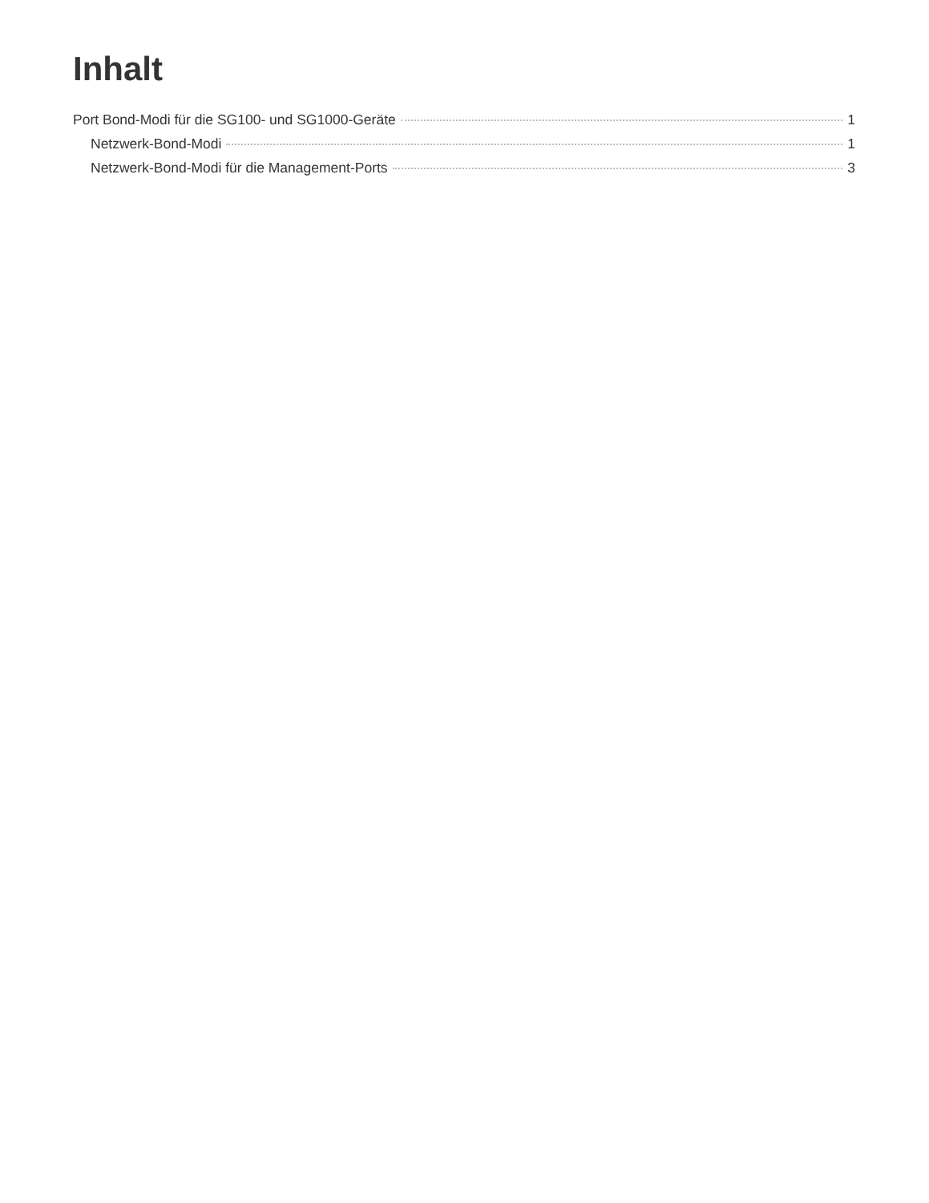Inhalt
Port Bond-Modi für die SG100- und SG1000-Geräte 1
Netzwerk-Bond-Modi 1
Netzwerk-Bond-Modi für die Management-Ports 3